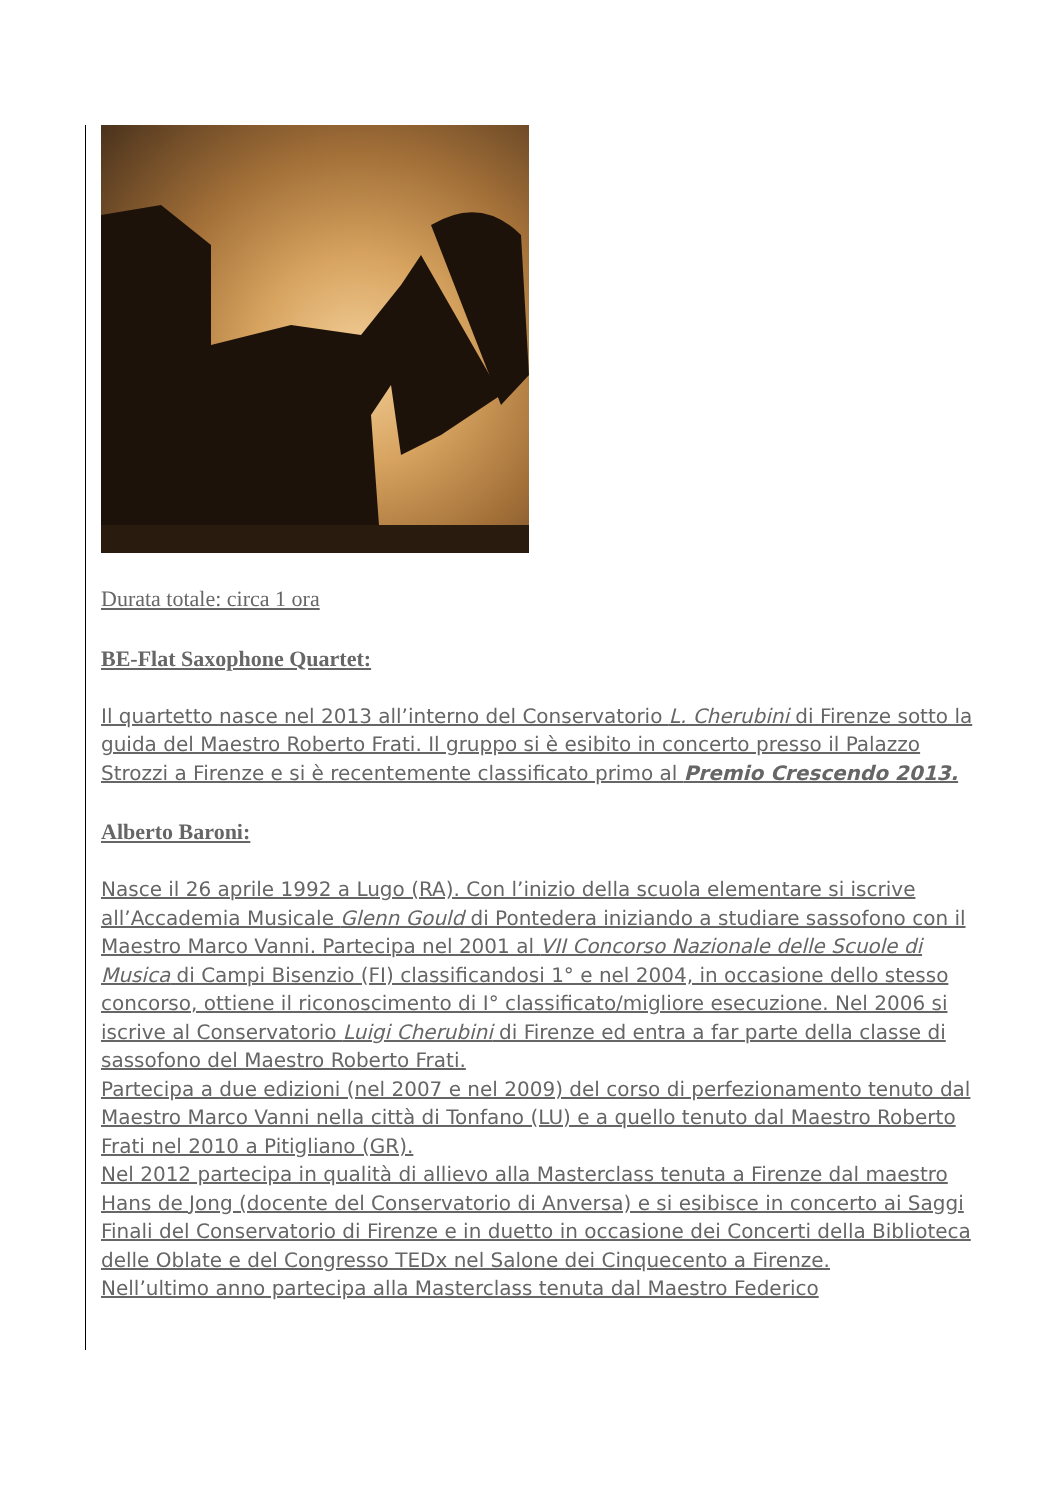Durata totale: circa 1 ora
BE-Flat Saxophone Quartet:
Il quartetto nasce nel 2013 all’interno del Conservatorio L. Cherubini di Firenze sotto la guida del Maestro Roberto Frati. Il gruppo si è esibito in concerto presso il Palazzo Strozzi a Firenze e si è recentemente classificato primo al Premio Crescendo 2013.
Alberto Baroni:
Nasce il 26 aprile 1992 a Lugo (RA). Con l’inizio della scuola elementare si iscrive all’Accademia Musicale Glenn Gould di Pontedera iniziando a studiare sassofono con il Maestro Marco Vanni. Partecipa nel 2001 al VII Concorso Nazionale delle Scuole di Musica di Campi Bisenzio (FI) classificandosi 1° e nel 2004, in occasione dello stesso concorso, ottiene il riconoscimento di I° classificato/migliore esecuzione. Nel 2006 si iscrive al Conservatorio Luigi Cherubini di Firenze ed entra a far parte della classe di sassofono del Maestro Roberto Frati.
Partecipa a due edizioni (nel 2007 e nel 2009) del corso di perfezionamento tenuto dal Maestro Marco Vanni nella città di Tonfano (LU) e a quello tenuto dal Maestro Roberto Frati nel 2010 a Pitigliano (GR).
Nel 2012 partecipa in qualità di allievo alla Masterclass tenuta a Firenze dal maestro Hans de Jong (docente del Conservatorio di Anversa) e si esibisce in concerto ai Saggi Finali del Conservatorio di Firenze e in duetto in occasione dei Concerti della Biblioteca delle Oblate e del Congresso TEDx nel Salone dei Cinquecento a Firenze.
Nell’ultimo anno partecipa alla Masterclass tenuta dal Maestro Federico